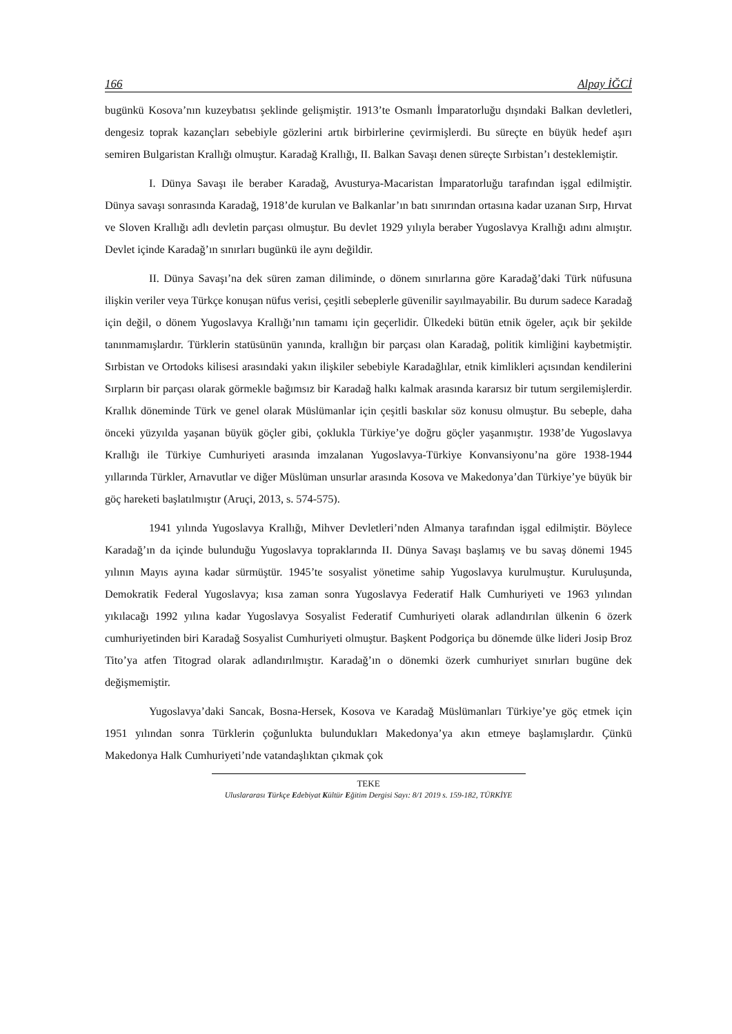166 Alpay İĞCİ
bugünkü Kosova’nın kuzeybatısı şeklinde gelişmiştir. 1913’te Osmanlı İmparatorluğu dışındaki Balkan devletleri, dengesiz toprak kazançları sebebiyle gözlerini artık birbirlerine çevirmişlerdi. Bu süreçte en büyük hedef aşırı semiren Bulgaristan Krallığı olmuştur. Karadağ Krallığı, II. Balkan Savaşı denen süreçte Sırbistan’ı desteklemiştir.
I. Dünya Savaşı ile beraber Karadağ, Avusturya-Macaristan İmparatorluğu tarafından işgal edilmiştir. Dünya savaşı sonrasında Karadağ, 1918’de kurulan ve Balkanlar’ın batı sınırından ortasına kadar uzanan Sırp, Hırvat ve Sloven Krallığı adlı devletin parçası olmuştur. Bu devlet 1929 yılıyla beraber Yugoslavya Krallığı adını almıştır. Devlet içinde Karadağ’ın sınırları bugünkü ile aynı değildir.
II. Dünya Savaşı’na dek süren zaman diliminde, o dönem sınırlarına göre Karadağ’daki Türk nüfusuna ilişkin veriler veya Türkçe konuşan nüfus verisi, çeşitli sebeplerle güvenilir sayılmayabilir. Bu durum sadece Karadağ için değil, o dönem Yugoslavya Krallığı’nın tamamı için geçerlidir. Ülkedeki bütün etnik ögeler, açık bir şekilde tanınmamışlardır. Türklerin statüsünün yanında, krallığın bir parçası olan Karadağ, politik kimliğini kaybetmiştir. Sırbistan ve Ortodoks kilisesi arasındaki yakın ilişkiler sebebiyle Karadağlılar, etnik kimlikleri açısından kendilerini Sırpların bir parçası olarak görmekle bağımsız bir Karadağ halkı kalmak arasında kararsız bir tutum sergilemişlerdir. Krallık döneminde Türk ve genel olarak Müslümanlar için çeşitli baskılar söz konusu olmuştur. Bu sebeple, daha önceki yüzyılda yaşanan büyük göçler gibi, çoklukla Türkiye’ye doğru göçler yaşanmıştır. 1938’de Yugoslavya Krallığı ile Türkiye Cumhuriyeti arasında imzalanan Yugoslavya-Türkiye Konvansiyonu’na göre 1938-1944 yıllarında Türkler, Arnavutlar ve diğer Müslüman unsurlar arasında Kosova ve Makedonya’dan Türkiye’ye büyük bir göç hareketi başlatılmıştır (Aruçi, 2013, s. 574-575).
1941 yılında Yugoslavya Krallığı, Mihver Devletleri’nden Almanya tarafından işgal edilmiştir. Böylece Karadağ’ın da içinde bulunduğu Yugoslavya topraklarında II. Dünya Savaşı başlamış ve bu savaş dönemi 1945 yılının Mayıs ayına kadar sürmüştür. 1945’te sosyalist yönetime sahip Yugoslavya kurulmuştur. Kuruluşunda, Demokratik Federal Yugoslavya; kısa zaman sonra Yugoslavya Federatif Halk Cumhuriyeti ve 1963 yılından yıkılacağı 1992 yılına kadar Yugoslavya Sosyalist Federatif Cumhuriyeti olarak adlandırılan ülkenin 6 özerk cumhuriyetinden biri Karadağ Sosyalist Cumhuriyeti olmuştur. Başkent Podgoriça bu dönemde ülke lideri Josip Broz Tito’ya atfen Titograd olarak adlandırılmıştır. Karadağ’ın o dönemki özerk cumhuriyet sınırları bugüne dek değişmemiştir.
Yugoslavya’daki Sancak, Bosna-Hersek, Kosova ve Karadağ Müslümanları Türkiye’ye göç etmek için 1951 yılından sonra Türklerin çoğunlukta bulundukları Makedonya’ya akın etmeye başlamışlardır. Çünkü Makedonya Halk Cumhuriyeti’nde vatandaşlıktan çıkmak çok
TEKE
Uluslararası Türkçe Edebiyat Kültür Eğitim Dergisi Sayı: 8/1 2019 s. 159-182, TÜRKİYE